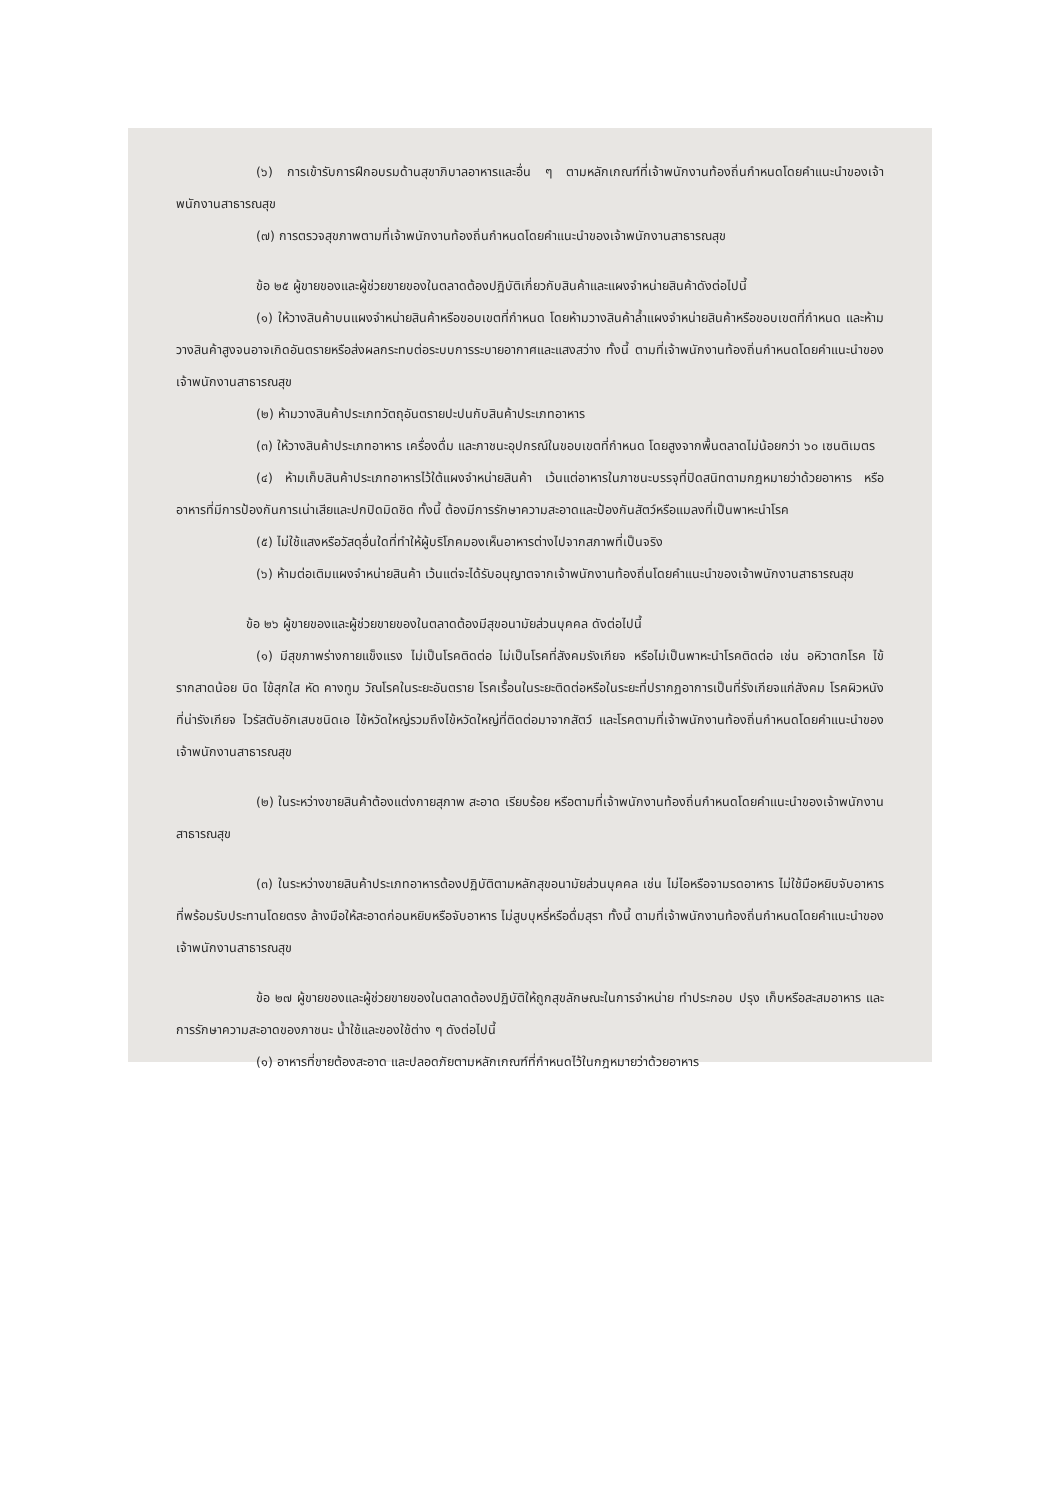(๖) การเข้ารับการฝึกอบรมด้านสุขาภิบาลอาหารและอื่น ๆ ตามหลักเกณฑ์ที่เจ้าพนักงานท้องถิ่นกำหนดโดยคำแนะนำของเจ้าพนักงานสาธารณสุข
(๗) การตรวจสุขภาพตามที่เจ้าพนักงานท้องถิ่นกำหนดโดยคำแนะนำของเจ้าพนักงานสาธารณสุข
ข้อ ๒๕ ผู้ขายของและผู้ช่วยขายของในตลาดต้องปฏิบัติเกี่ยวกับสินค้าและแผงจำหน่ายสินค้าดังต่อไปนี้
(๑) ให้วางสินค้าบนแผงจำหน่ายสินค้าหรือขอบเขตที่กำหนด โดยห้ามวางสินค้าล้ำแผงจำหน่ายสินค้าหรือขอบเขตที่กำหนด และห้ามวางสินค้าสูงจนอาจเกิดอันตรายหรือส่งผลกระทบต่อระบบการระบายอากาศและแสงสว่าง ทั้งนี้ ตามที่เจ้าพนักงานท้องถิ่นกำหนดโดยคำแนะนำของเจ้าพนักงานสาธารณสุข
(๒) ห้ามวางสินค้าประเภทวัตถุอันตรายปะปนกับสินค้าประเภทอาหาร
(๓) ให้วางสินค้าประเภทอาหาร เครื่องดื่ม และภาชนะอุปกรณ์ในขอบเขตที่กำหนด โดยสูงจากพื้นตลาดไม่น้อยกว่า ๖๐ เซนติเมตร
(๔) ห้ามเก็บสินค้าประเภทอาหารไว้ใต้แผงจำหน่ายสินค้า เว้นแต่อาหารในภาชนะบรรจุที่ปิดสนิทตามกฎหมายว่าด้วยอาหาร หรืออาหารที่มีการป้องกันการเน่าเสียและปกปิดมิดชิด ทั้งนี้ ต้องมีการรักษาความสะอาดและป้องกันสัตว์หรือแมลงที่เป็นพาหะนำโรค
(๕) ไม่ใช้แสงหรือวัสดุอื่นใดที่ทำให้ผู้บริโภคมองเห็นอาหารต่างไปจากสภาพที่เป็นจริง
(๖) ห้ามต่อเติมแผงจำหน่ายสินค้า เว้นแต่จะได้รับอนุญาตจากเจ้าพนักงานท้องถิ่นโดยคำแนะนำของเจ้าพนักงานสาธารณสุข
ข้อ ๒๖ ผู้ขายของและผู้ช่วยขายของในตลาดต้องมีสุขอนามัยส่วนบุคคล ดังต่อไปนี้
(๑) มีสุขภาพร่างกายแข็งแรง ไม่เป็นโรคติดต่อ ไม่เป็นโรคที่สังคมรังเกียจ หรือไม่เป็นพาหะนำโรคติดต่อ เช่น อหิวาตกโรค ไข้รากสาดน้อย บิด ไข้สุกใส หัด คางทูม วัณโรคในระยะอันตราย โรคเรื้อนในระยะติดต่อหรือในระยะที่ปรากฏอาการเป็นที่รังเกียจแก่สังคม โรคผิวหนังที่น่ารังเกียจ ไวรัสตับอักเสบชนิดเอ ไข้หวัดใหญ่รวมถึงไข้หวัดใหญ่ที่ติดต่อมาจากสัตว์ และโรคตามที่เจ้าพนักงานท้องถิ่นกำหนดโดยคำแนะนำของเจ้าพนักงานสาธารณสุข
(๒) ในระหว่างขายสินค้าต้องแต่งกายสุภาพ สะอาด เรียบร้อย หรือตามที่เจ้าพนักงานท้องถิ่นกำหนดโดยคำแนะนำของเจ้าพนักงานสาธารณสุข
(๓) ในระหว่างขายสินค้าประเภทอาหารต้องปฏิบัติตามหลักสุขอนามัยส่วนบุคคล เช่น ไม่ไอหรือจามรดอาหาร ไม่ใช้มือหยิบจับอาหารที่พร้อมรับประทานโดยตรง ล้างมือให้สะอาดก่อนหยิบหรือจับอาหาร ไม่สูบบุหรี่หรือดื่มสุรา ทั้งนี้ ตามที่เจ้าพนักงานท้องถิ่นกำหนดโดยคำแนะนำของเจ้าพนักงานสาธารณสุข
ข้อ ๒๗ ผู้ขายของและผู้ช่วยขายของในตลาดต้องปฏิบัติให้ถูกสุขลักษณะในการจำหน่าย ทำประกอบ ปรุง เก็บหรือสะสมอาหาร และการรักษาความสะอาดของภาชนะ น้ำใช้และของใช้ต่าง ๆ ดังต่อไปนี้
(๑) อาหารที่ขายต้องสะอาด และปลอดภัยตามหลักเกณฑ์ที่กำหนดไว้ในกฎหมายว่าด้วยอาหาร